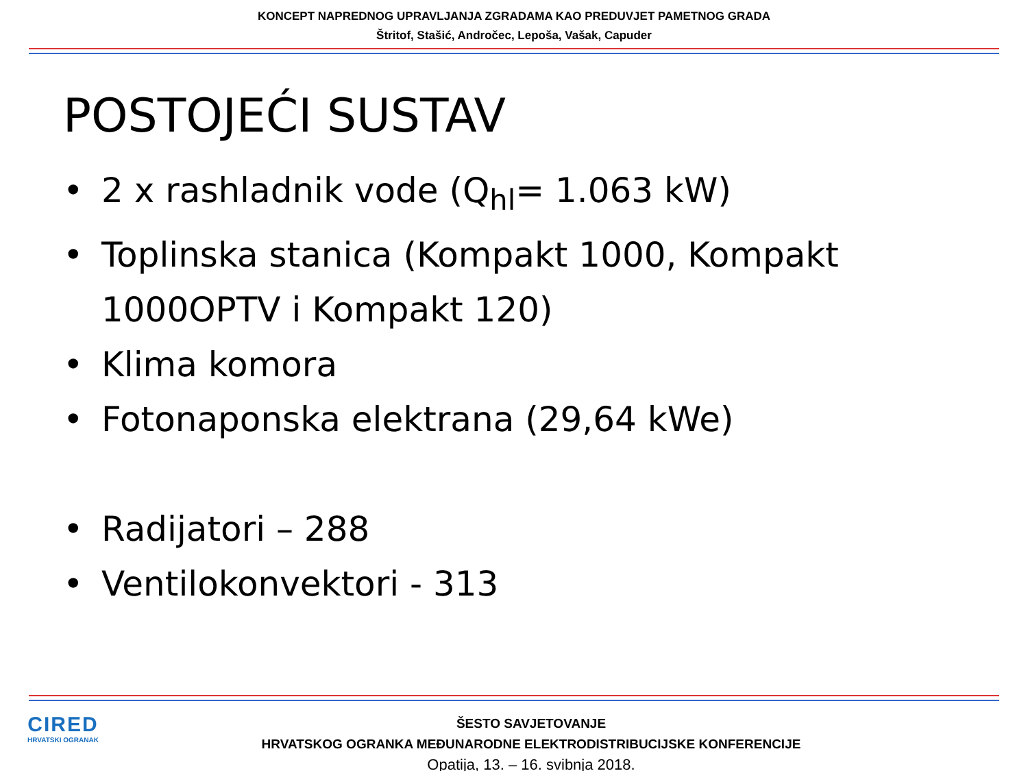KONCEPT NAPREDNOG UPRAVLJANJA ZGRADAMA KAO PREDUVJET PAMETNOG GRADA
Štritof, Stašić, Andročec, Lepoša, Vašak, Capuder
POSTOJEĆI SUSTAV
• 2 x rashladnik vode (Q<sub>hl</sub>= 1.063 kW)
• Toplinska stanica (Kompakt 1000, Kompakt 1000OPTV i Kompakt 120)
• Klima komora
• Fotonaponska elektrana (29,64 kWe)
• Radijatori – 288
• Ventilokonvektori - 313
CIRED
HRVATSKI OGRANAK
ŠESTO SAVJETOVANJE
HRVATSKOG OGRANKA MEĐUNARODNE ELEKTRODISTRIBUCIJSKE KONFERENCIJE
Opatija, 13. – 16. svibnja 2018.